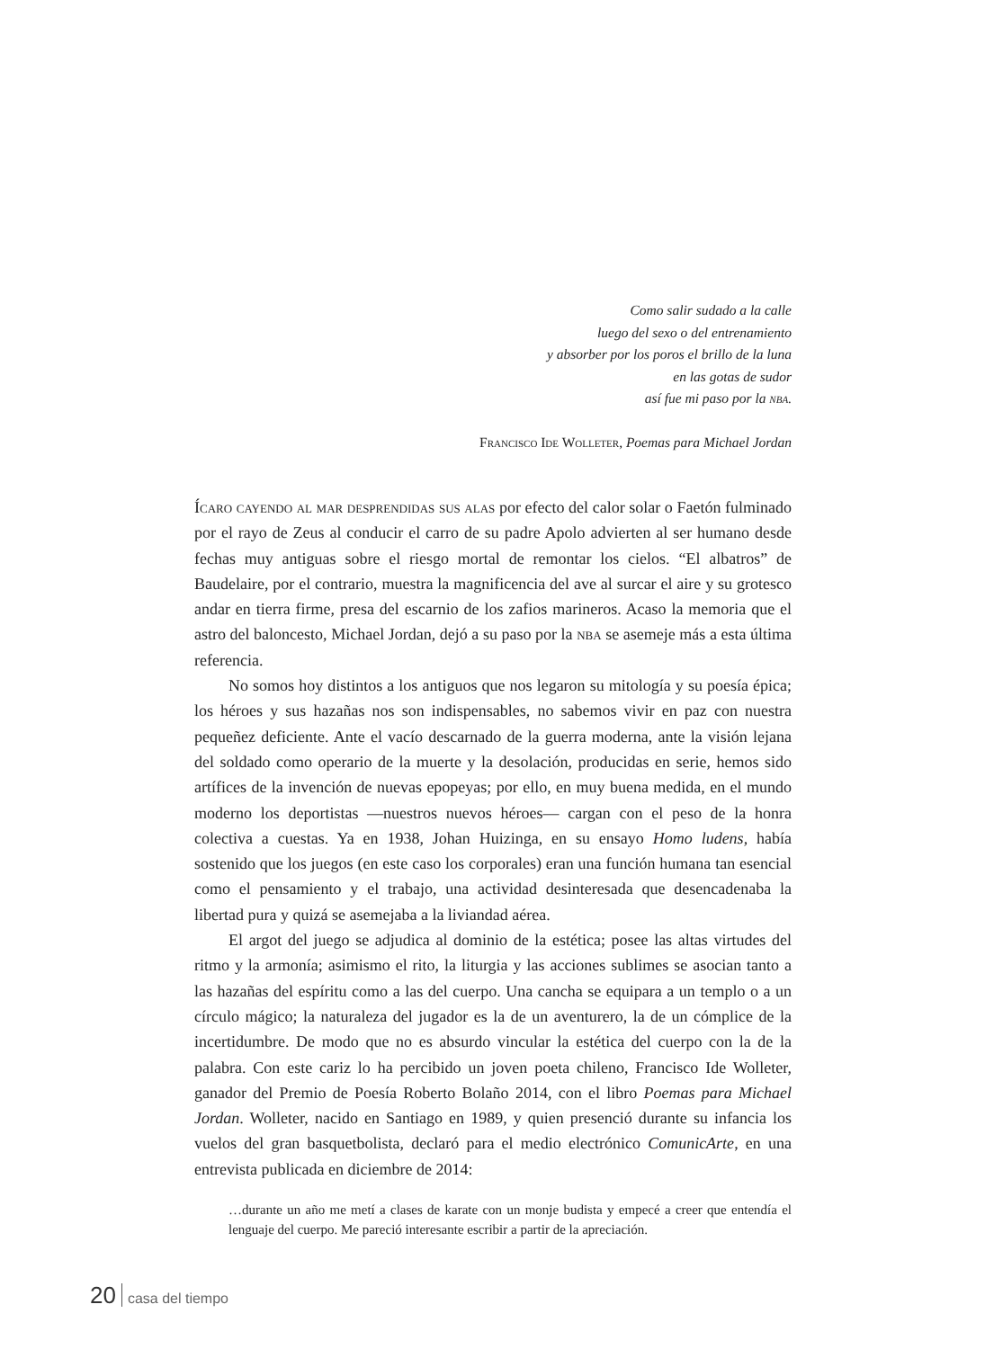Como salir sudado a la calle
luego del sexo o del entrenamiento
y absorber por los poros el brillo de la luna
en las gotas de sudor
así fue mi paso por la nba.
Francisco Ide Wolleter, Poemas para Michael Jordan
Ícaro cayendo al mar desprendidas sus alas por efecto del calor solar o Faetón fulminado por el rayo de Zeus al conducir el carro de su padre Apolo advierten al ser humano desde fechas muy antiguas sobre el riesgo mortal de remontar los cielos. “El albatros” de Baudelaire, por el contrario, muestra la magnificencia del ave al surcar el aire y su grotesco andar en tierra firme, presa del escarnio de los zafios marineros. Acaso la memoria que el astro del baloncesto, Michael Jordan, dejó a su paso por la nba se asemeje más a esta última referencia.
No somos hoy distintos a los antiguos que nos legaron su mitología y su poesía épica; los héroes y sus hazañas nos son indispensables, no sabemos vivir en paz con nuestra pequeñez deficiente. Ante el vacío descarnado de la guerra moderna, ante la visión lejana del soldado como operario de la muerte y la desolación, producidas en serie, hemos sido artífices de la invención de nuevas epopeyas; por ello, en muy buena medida, en el mundo moderno los deportistas —nuestros nuevos héroes— cargan con el peso de la honra colectiva a cuestas. Ya en 1938, Johan Huizinga, en su ensayo Homo ludens, había sostenido que los juegos (en este caso los corporales) eran una función humana tan esencial como el pensamiento y el trabajo, una actividad desinteresada que desencadenaba la libertad pura y quizá se asemejaba a la liviandad aérea.
El argot del juego se adjudica al dominio de la estética; posee las altas virtudes del ritmo y la armonía; asimismo el rito, la liturgia y las acciones sublimes se asocian tanto a las hazañas del espíritu como a las del cuerpo. Una cancha se equipara a un templo o a un círculo mágico; la naturaleza del jugador es la de un aventurero, la de un cómplice de la incertidumbre. De modo que no es absurdo vincular la estética del cuerpo con la de la palabra. Con este cariz lo ha percibido un joven poeta chileno, Francisco Ide Wolleter, ganador del Premio de Poesía Roberto Bolaño 2014, con el libro Poemas para Michael Jordan. Wolleter, nacido en Santiago en 1989, y quien presenció durante su infancia los vuelos del gran basquetbolista, declaró para el medio electrónico ComunicArte, en una entrevista publicada en diciembre de 2014:
…durante un año me metí a clases de karate con un monje budista y empecé a creer que entendía el lenguaje del cuerpo. Me pareció interesante escribir a partir de la apreciación.
20 casa del tiempo